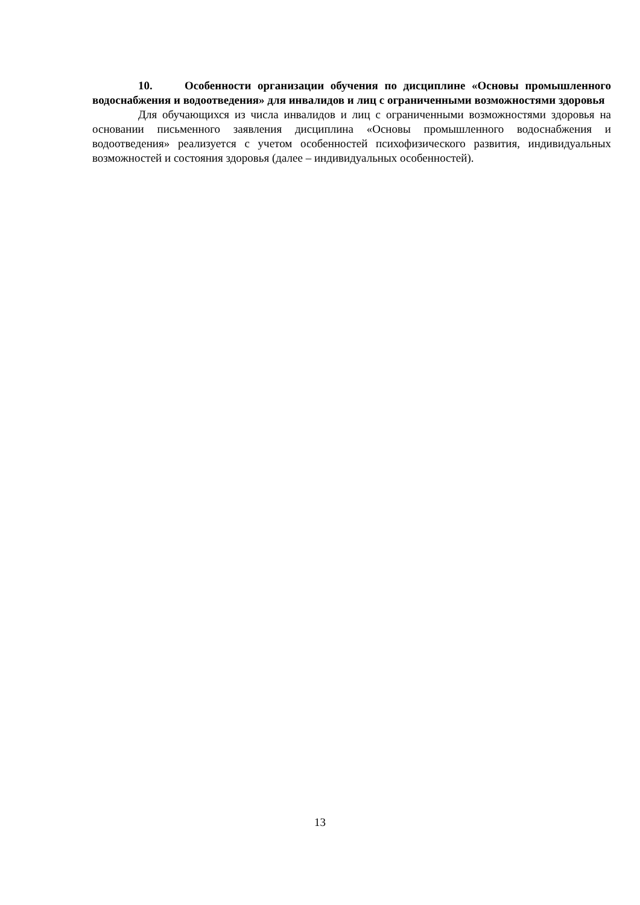10. Особенности организации обучения по дисциплине «Основы промышленного водоснабжения и водоотведения» для инвалидов и лиц с ограниченными возможностями здоровья
Для обучающихся из числа инвалидов и лиц с ограниченными возможностями здоровья на основании письменного заявления дисциплина «Основы промышленного водоснабжения и водоотведения» реализуется с учетом особенностей психофизического развития, индивидуальных возможностей и состояния здоровья (далее – индивидуальных особенностей).
13